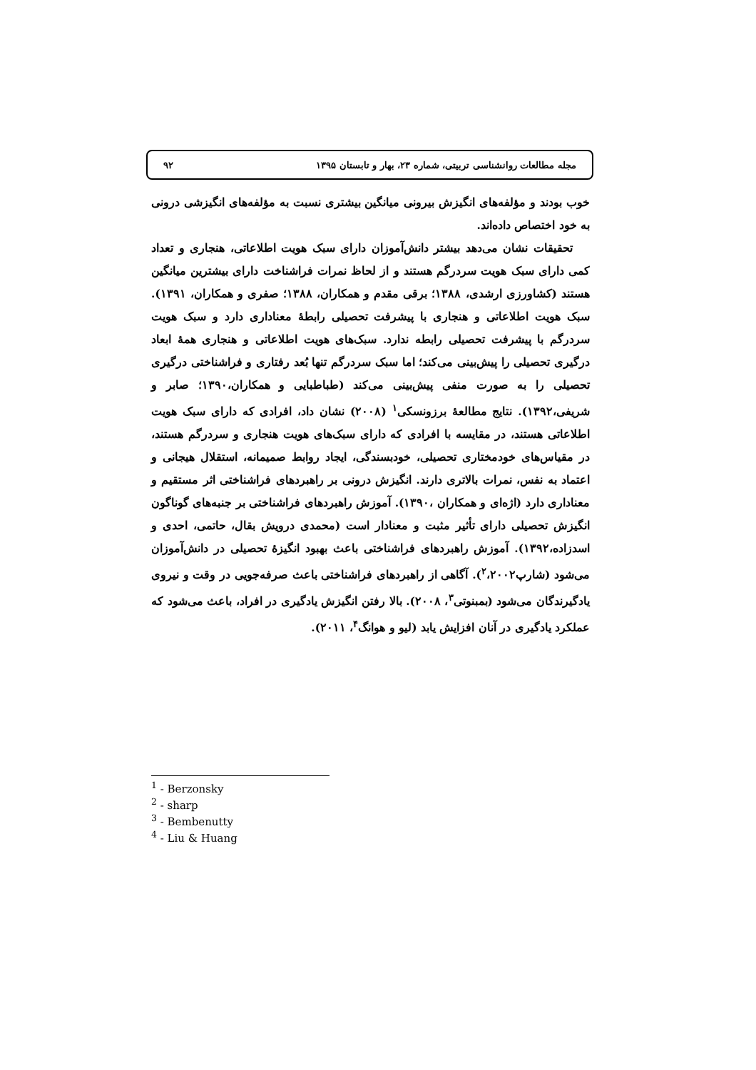مجله مطالعات روانشناسی تربیتی، شماره ۲۳، بهار و تابستان ۱۳۹۵ ۹۲
خوب بودند و مؤلفه‌های انگیزش بیرونی میانگین بیشتری نسبت به مؤلفه‌های انگیزشی درونی به خود اختصاص داده‌اند.
تحقیقات نشان می‌دهد بیشتر دانش‌آموزان دارای سبک هویت اطلاعاتی، هنجاری و تعداد کمی دارای سبک هویت سردرگم هستند و از لحاظ نمرات فراشناخت دارای بیشترین میانگین هستند (کشاورزی ارشدی، ۱۳۸۸؛ برقی مقدم و همکاران، ۱۳۸۸؛ صفری و همکاران، ۱۳۹۱). سبک هویت اطلاعاتی و هنجاری با پیشرفت تحصیلی رابطهٔ معناداری دارد و سبک هویت سردرگم با پیشرفت تحصیلی رابطه ندارد. سبک‌های هویت اطلاعاتی و هنجاری همهٔ ابعاد درگیری تحصیلی را پیش‌بینی می‌کند؛ اما سبک سردرگم تنها بُعد رفتاری و فراشناختی درگیری تحصیلی را به صورت منفی پیش‌بینی می‌کند (طباطبایی و همکاران،۱۳۹۰؛ صابر و شریفی،۱۳۹۲). نتایج مطالعهٔ برزونسکی<sup>۱</sup> (۲۰۰۸) نشان داد، افرادی که دارای سبک هویت اطلاعاتی هستند، در مقایسه با افرادی که دارای سبک‌های هویت هنجاری و سردرگم هستند، در مقیاس‌های خودمختاری تحصیلی، خودبسندگی، ایجاد روابط صمیمانه، استقلال هیجانی و اعتماد به نفس، نمرات بالاتری دارند. انگیزش درونی بر راهبردهای فراشناختی اثر مستقیم و معناداری دارد (اژه‌ای و همکاران ،۱۳۹۰). آموزش راهبردهای فراشناختی بر جنبه‌های گوناگون انگیزش تحصیلی دارای تأثیر مثبت و معنادار است (محمدی درویش بقال، حاتمی، احدی و اسدزاده،۱۳۹۲). آموزش راهبردهای فراشناختی باعث بهبود انگیزهٔ تحصیلی در دانش‌آموزان می‌شود (شارپ<sup>۲</sup>،۲۰۰۲). آگاهی از راهبردهای فراشناختی باعث صرفه‌جویی در وقت و نیروی یادگیرندگان می‌شود (بمبنوتی<sup>۳</sup>، ۲۰۰۸). بالا رفتن انگیزش یادگیری در افراد، باعث می‌شود که عملکرد یادگیری در آنان افزایش یابد (لیو و هوانگ<sup>۴</sup>، ۲۰۱۱).
<sup>1</sup> - Berzonsky
<sup>2</sup> - sharp
<sup>3</sup> - Bembenutty
<sup>4</sup> - Liu & Huang